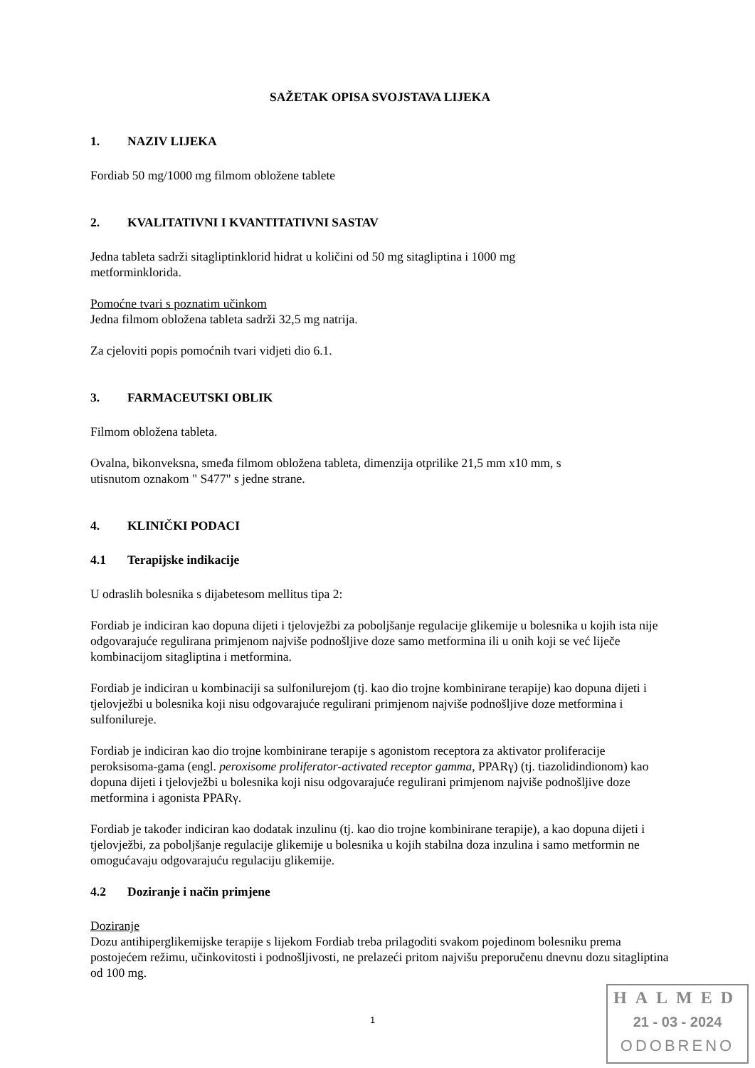SAŽETAK OPISA SVOJSTAVA LIJEKA
1. NAZIV LIJEKA
Fordiab 50 mg/1000 mg filmom obložene tablete
2. KVALITATIVNI I KVANTITATIVNI SASTAV
Jedna tableta sadrži sitagliptinklorid hidrat u količini od 50 mg sitagliptina i 1000 mg
metforminklorida.
Pomoćne tvari s poznatim učinkom
Jedna filmom obložena tableta sadrži 32,5 mg natrija.
Za cjeloviti popis pomoćnih tvari vidjeti dio 6.1.
3. FARMACEUTSKI OBLIK
Filmom obložena tableta.
Ovalna, bikonveksna, smeđa filmom obložena tableta, dimenzija otprilike 21,5 mm x10 mm, s
utisnutom oznakom " S477" s jedne strane.
4. KLINIČKI PODACI
4.1 Terapijske indikacije
U odraslih bolesnika s dijabetesom mellitus tipa 2:
Fordiab je indiciran kao dopuna dijeti i tjelovježbi za poboljšanje regulacije glikemije u bolesnika u kojih ista nije odgovarajuće regulirana primjenom najviše podnošljive doze samo metformina ili u onih koji se već liječe kombinacijom sitagliptina i metformina.
Fordiab je indiciran u kombinaciji sa sulfonilurejom (tj. kao dio trojne kombinirane terapije) kao dopuna dijeti i tjelovježbi u bolesnika koji nisu odgovarajuće regulirani primjenom najviše podnošljive doze metformina i sulfonilureje.
Fordiab je indiciran kao dio trojne kombinirane terapije s agonistom receptora za aktivator proliferacije peroksisoma-gama (engl. peroxisome proliferator-activated receptor gamma, PPARγ) (tj. tiazolidindionom) kao dopuna dijeti i tjelovježbi u bolesnika koji nisu odgovarajuće regulirani primjenom najviše podnošljive doze metformina i agonista PPARγ.
Fordiab je također indiciran kao dodatak inzulinu (tj. kao dio trojne kombinirane terapije), a kao dopuna dijeti i tjelovježbi, za poboljšanje regulacije glikemije u bolesnika u kojih stabilna doza inzulina i samo metformin ne omogućavaju odgovarajuću regulaciju glikemije.
4.2 Doziranje i način primjene
Doziranje
Dozu antihiperglikemijske terapije s lijekom Fordiab treba prilagoditi svakom pojedinom bolesniku prema postojećem režimu, učinkovitosti i podnošljivosti, ne prelazeći pritom najvišu preporučenu dnevnu dozu sitagliptina od 100 mg.
1
HALMED
21 - 03 - 2024
ODOBRENO